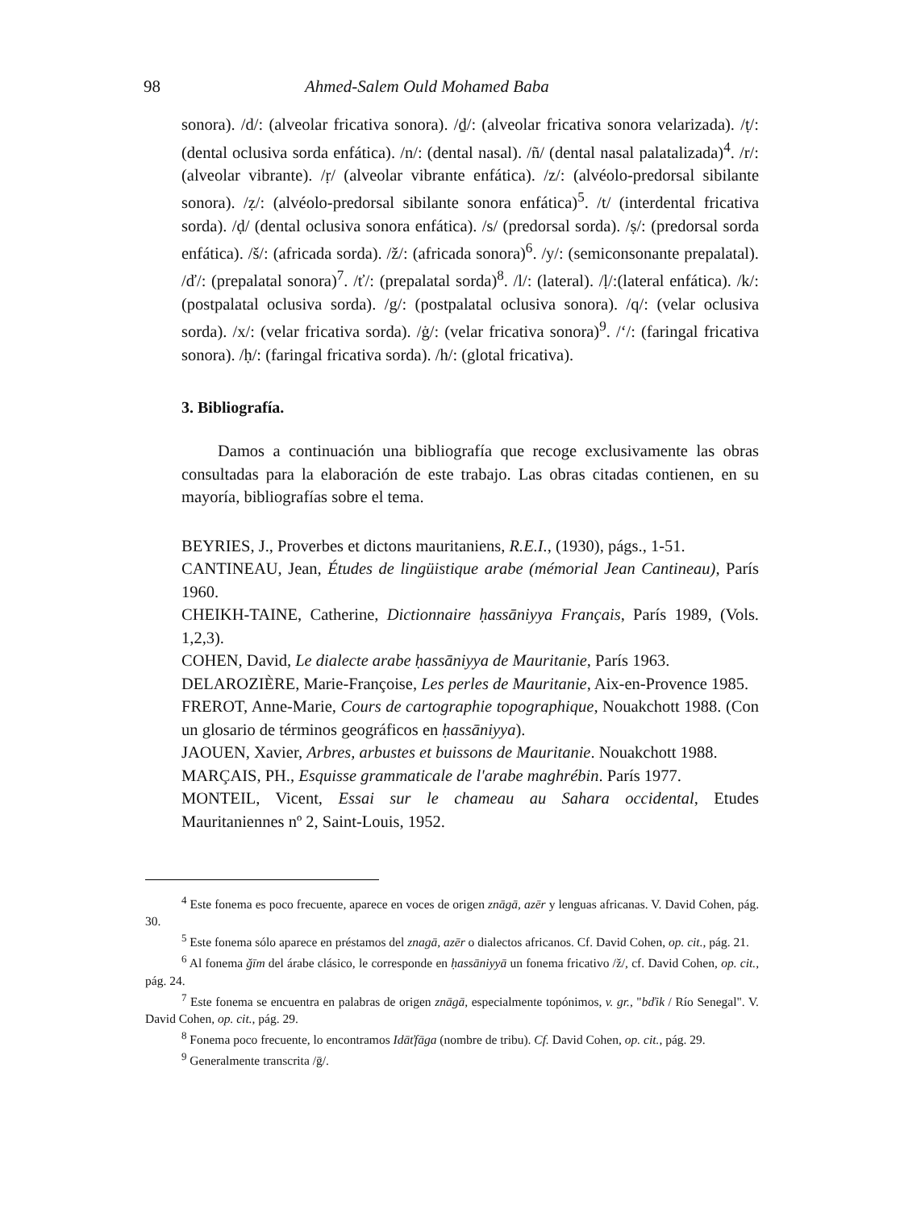98 Ahmed-Salem Ould Mohamed Baba
sonora). /d/: (alveolar fricativa sonora). /ḏ/: (alveolar fricativa sonora velarizada). /ṭ/: (dental oclusiva sorda enfática). /n/: (dental nasal). /ñ/ (dental nasal palatalizada)<sup>4</sup>. /r/: (alveolar vibrante). /ṛ/ (alveolar vibrante enfática). /z/: (alvéolo-predorsal sibilante sonora). /ẓ/: (alvéolo-predorsal sibilante sonora enfática)<sup>5</sup>. /t/ (interdental fricativa sorda). /ḍ/ (dental oclusiva sonora enfática). /s/ (predorsal sorda). /ṣ/: (predorsal sorda enfática). /š/: (africada sorda). /ž/: (africada sonora)<sup>6</sup>. /y/: (semiconsonante prepalatal). /ď/: (prepalatal sonora)<sup>7</sup>. /ť/: (prepalatal sorda)<sup>8</sup>. /l/: (lateral). /ḷ/:(lateral enfática). /k/: (postpalatal oclusiva sorda). /g/: (postpalatal oclusiva sonora). /q/: (velar oclusiva sorda). /x/: (velar fricativa sorda). /ġ/: (velar fricativa sonora)<sup>9</sup>. /ʻ/: (faringal fricativa sonora). /ḥ/: (faringal fricativa sorda). /h/: (glotal fricativa).
3. Bibliografía.
Damos a continuación una bibliografía que recoge exclusivamente las obras consultadas para la elaboración de este trabajo. Las obras citadas contienen, en su mayoría, bibliografías sobre el tema.
BEYRIES, J., Proverbes et dictons mauritaniens, R.E.I., (1930), págs., 1-51.
CANTINEAU, Jean, Études de lingüistique arabe (mémorial Jean Cantineau), París 1960.
CHEIKH-TAINE, Catherine, Dictionnaire ḥassāniyya Français, París 1989, (Vols. 1,2,3).
COHEN, David, Le dialecte arabe ḥassāniyya de Mauritanie, París 1963.
DELAROZIÈRE, Marie-Françoise, Les perles de Mauritanie, Aix-en-Provence 1985.
FREROT, Anne-Marie, Cours de cartographie topographique, Nouakchott 1988. (Con un glosario de términos geográficos en ḥassāniyya).
JAOUEN, Xavier, Arbres, arbustes et buissons de Mauritanie. Nouakchott 1988.
MARÇAIS, PH., Esquisse grammaticale de l'arabe maghrébin. París 1977.
MONTEIL, Vicent, Essai sur le chameau au Sahara occidental, Etudes Mauritaniennes nº 2, Saint-Louis, 1952.
<sup>4</sup> Este fonema es poco frecuente, aparece en voces de origen znāgā, azēr y lenguas africanas. V. David Cohen, pág. 30.
<sup>5</sup> Este fonema sólo aparece en préstamos del znagā, azēr o dialectos africanos. Cf. David Cohen, op. cit., pág. 21.
<sup>6</sup> Al fonema ǧīm del árabe clásico, le corresponde en ḥassāniyyā un fonema fricativo /ž/, cf. David Cohen, op. cit., pág. 24.
<sup>7</sup> Este fonema se encuentra en palabras de origen znāgā, especialmente topónimos, v. gr., "bďik / Río Senegal". V. David Cohen, op. cit., pág. 29.
<sup>8</sup> Fonema poco frecuente, lo encontramos Idāťfāga (nombre de tribu). Cf. David Cohen, op. cit., pág. 29.
<sup>9</sup> Generalmente transcrita /ḡ/.